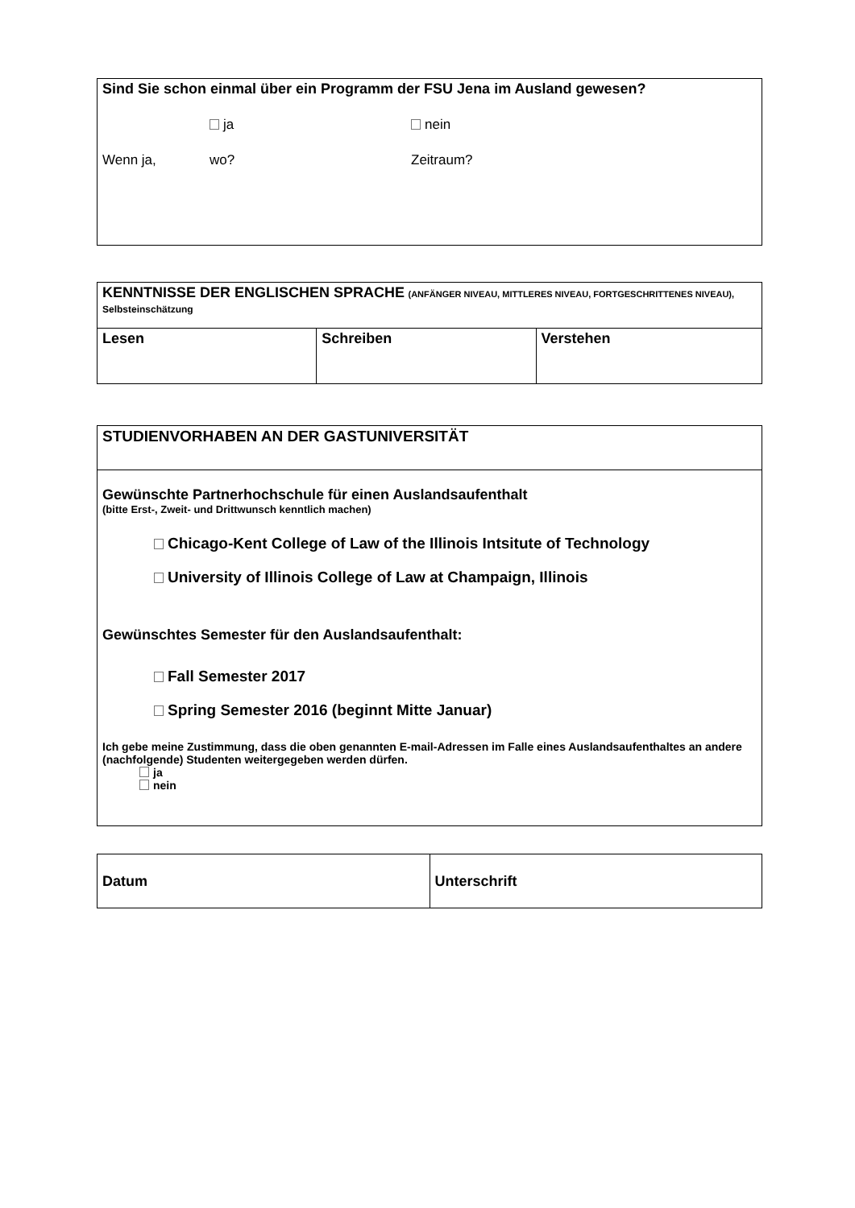Sind Sie schon einmal über ein Programm der FSU Jena im Ausland gewesen?
ja nein
Wenn ja, wo? Zeitraum?
| KENNTNISSE DER ENGLISCHEN SPRACHE (ANFÄNGER NIVEAU, MITTLERES NIVEAU, FORTGESCHRITTENES NIVEAU), Selbsteinschätzung | | |
| Lesen | Schreiben | Verstehen |
STUDIENVORHABEN AN DER GASTUNIVERSITÄT
Gewünschte Partnerhochschule für einen Auslandsaufenthalt
(bitte Erst-, Zweit- und Drittwunsch kenntlich machen)
Chicago-Kent College of Law of the Illinois Intsitute of Technology
University of Illinois College of Law at Champaign, Illinois
Gewünschtes Semester für den Auslandsaufenthalt:
Fall Semester 2017
Spring Semester 2016 (beginnt Mitte Januar)
Ich gebe meine Zustimmung, dass die oben genannten E-mail-Adressen im Falle eines Auslandsaufenthaltes an andere (nachfolgende) Studenten weitergegeben werden dürfen.
ja
nein
| Datum | Unterschrift |